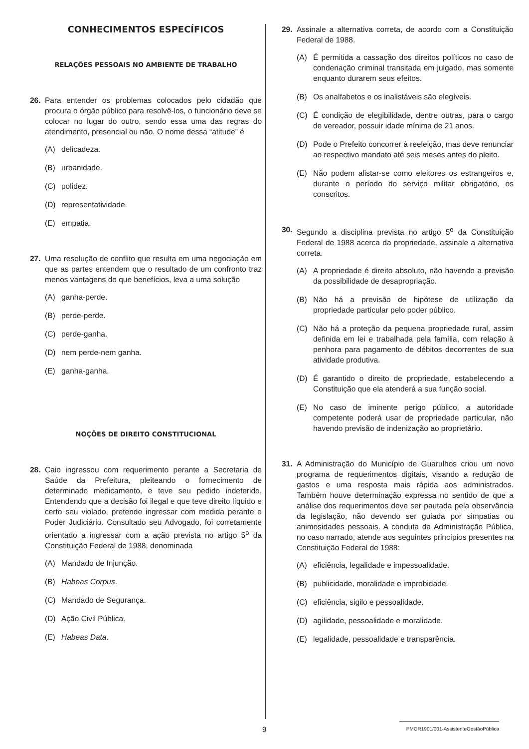CONHECIMENTOS ESPECÍFICOS
RELAÇÕES PESSOAIS NO AMBIENTE DE TRABALHO
26. Para entender os problemas colocados pelo cidadão que procura o órgão público para resolvê-los, o funcionário deve se colocar no lugar do outro, sendo essa uma das regras do atendimento, presencial ou não. O nome dessa “atitude” é
(A) delicadeza.
(B) urbanidade.
(C) polidez.
(D) representatividade.
(E) empatia.
27. Uma resolução de conflito que resulta em uma negociação em que as partes entendem que o resultado de um confronto traz menos vantagens do que benefícios, leva a uma solução
(A) ganha-perde.
(B) perde-perde.
(C) perde-ganha.
(D) nem perde-nem ganha.
(E) ganha-ganha.
NOÇÕES DE DIREITO CONSTITUCIONAL
28. Caio ingressou com requerimento perante a Secretaria de Saúde da Prefeitura, pleiteando o fornecimento de determinado medicamento, e teve seu pedido indeferido. Entendendo que a decisão foi ilegal e que teve direito líquido e certo seu violado, pretende ingressar com medida perante o Poder Judiciário. Consultado seu Advogado, foi corretamente orientado a ingressar com a ação prevista no artigo 5<sup>o</sup> da Constituição Federal de 1988, denominada
(A) Mandado de Injunção.
(B) Habeas Corpus.
(C) Mandado de Segurança.
(D) Ação Civil Pública.
(E) Habeas Data.
29. Assinale a alternativa correta, de acordo com a Constituição Federal de 1988.
(A) É permitida a cassação dos direitos políticos no caso de condenação criminal transitada em julgado, mas somente enquanto durarem seus efeitos.
(B) Os analfabetos e os inalistáveis são elegíveis.
(C) É condição de elegibilidade, dentre outras, para o cargo de vereador, possuir idade mínima de 21 anos.
(D) Pode o Prefeito concorrer à reeleição, mas deve renunciar ao respectivo mandato até seis meses antes do pleito.
(E) Não podem alistar-se como eleitores os estrangeiros e, durante o período do serviço militar obrigatório, os conscritos.
30. Segundo a disciplina prevista no artigo 5<sup>o</sup> da Constituição Federal de 1988 acerca da propriedade, assinale a alternativa correta.
(A) A propriedade é direito absoluto, não havendo a previsão da possibilidade de desapropriação.
(B) Não há a previsão de hipótese de utilização da propriedade particular pelo poder público.
(C) Não há a proteção da pequena propriedade rural, assim definida em lei e trabalhada pela família, com relação à penhora para pagamento de débitos decorrentes de sua atividade produtiva.
(D) É garantido o direito de propriedade, estabelecendo a Constituição que ela atenderá a sua função social.
(E) No caso de iminente perigo público, a autoridade competente poderá usar de propriedade particular, não havendo previsão de indenização ao proprietário.
31. A Administração do Município de Guarulhos criou um novo programa de requerimentos digitais, visando a redução de gastos e uma resposta mais rápida aos administrados. Também houve determinação expressa no sentido de que a análise dos requerimentos deve ser pautada pela observância da legislação, não devendo ser guiada por simpatias ou animosidades pessoais. A conduta da Administração Pública, no caso narrado, atende aos seguintes princípios presentes na Constituição Federal de 1988:
(A) eficiência, legalidade e impessoalidade.
(B) publicidade, moralidade e improbidade.
(C) eficiência, sigilo e pessoalidade.
(D) agilidade, pessoalidade e moralidade.
(E) legalidade, pessoalidade e transparência.
9
PMGR1901/001-AssistenteGestãoPública